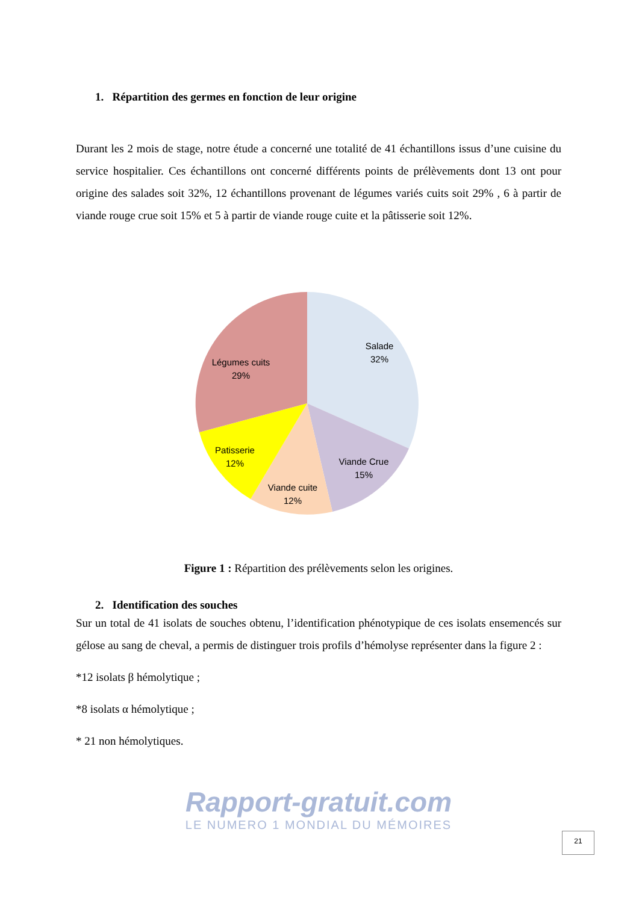1. Répartition des germes en fonction de leur origine
Durant les 2 mois de stage, notre étude a concerné une totalité de 41 échantillons issus d’une cuisine du service hospitalier. Ces échantillons ont concerné différents points de prélèvements dont 13 ont pour origine des salades soit 32%, 12 échantillons provenant de légumes variés cuits soit 29% , 6 à partir de viande rouge crue soit 15% et 5 à partir de viande rouge cuite et la pâtisserie soit 12%.
Salade
32%
Légumes cuits
29%
Patisserie
12%
Viande cuite
12%
Viande Crue
15%
Figure 1 : Répartition des prélèvements selon les origines.
2. Identification des souches
Sur un total de 41 isolats de souches obtenu, l’identification phénotypique de ces isolats ensemencés sur gélose au sang de cheval, a permis de distinguer trois profils d’hémolyse représenter dans la figure 2 :
*12 isolats β hémolytique ;
*8 isolats α hémolytique ;
* 21 non hémolytiques.
Rapport-gratuit.com
LE NUMERO 1 MONDIAL DU MÉMOIRES
21